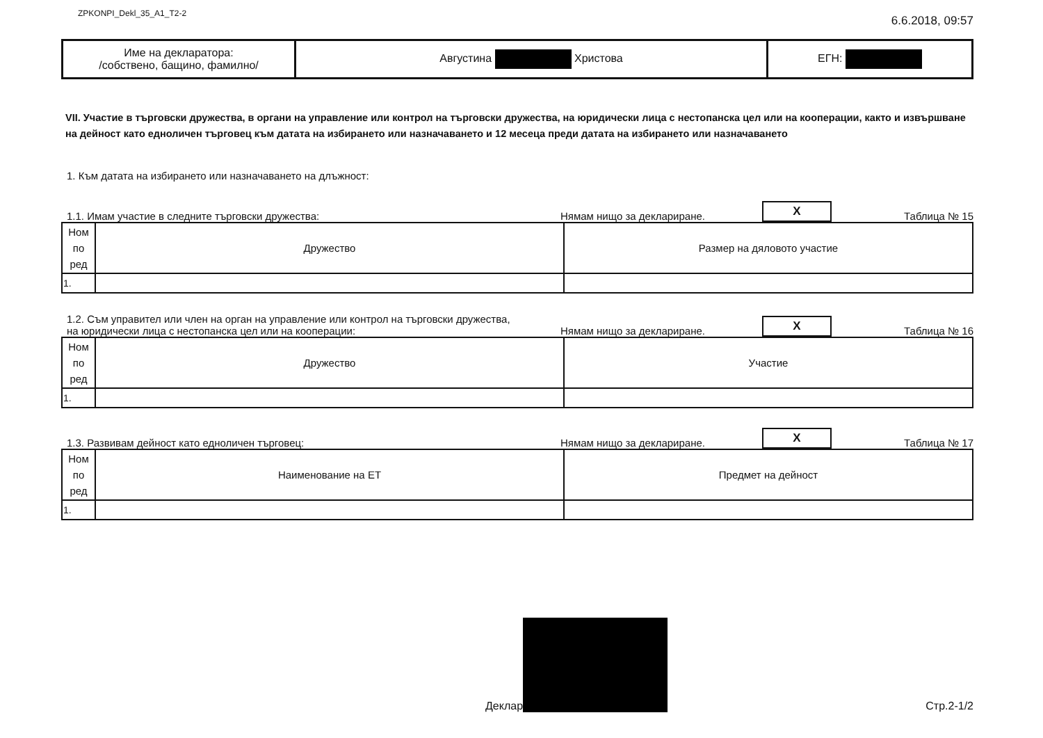ZPKONPI_Dekl_35_A1_T2-2
6.6.2018, 09:57
| Име на декларатора: /собствено, бащино, фамилно/ | Августина Христова | ЕГН: |
VII. Участие в търговски дружества, в органи на управление или контрол на търговски дружества, на юридически лица с нестопанска цел или на кооперации, както и извършване на дейност като едноличен търговец към датата на избирането или назначаването и 12 месеца преди датата на избирането или назначаването
1. Към датата на избирането или назначаването на длъжност:
1.1. Имам участие в следните търговски дружества:
Нямам нищо за деклариране.
X
Таблица № 15
| Ном по ред | Дружество | Размер на дяловото участие |
| --- | --- | --- |
| 1. | | |
1.2. Съм управител или член на орган на управление или контрол на търговски дружества,
на юридически лица с нестопанска цел или на кооперации:
Нямам нищо за деклариране.
X
Таблица № 16
| Ном по ред | Дружество | Участие |
| --- | --- | --- |
| 1. | | |
1.3. Развивам дейност като едноличен търговец:
Нямам нищо за деклариране.
X
Таблица № 17
| Ном по ред | Наименование на ЕТ | Предмет на дейност |
| --- | --- | --- |
| 1. | | |
Деклар
Стр.2-1/2